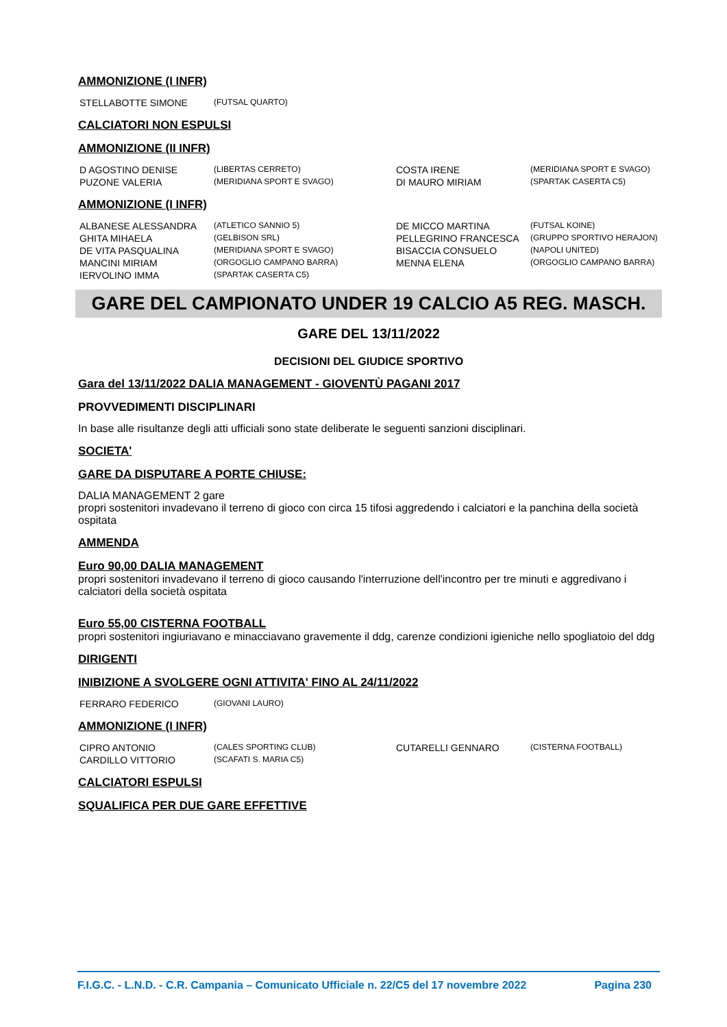AMMONIZIONE (I INFR)
| STELLABOTTE SIMONE | (FUTSAL QUARTO) |
CALCIATORI NON ESPULSI
AMMONIZIONE (II INFR)
| D AGOSTINO DENISE | (LIBERTAS CERRETO) | COSTA IRENE | (MERIDIANA SPORT E SVAGO) |
| PUZONE VALERIA | (MERIDIANA SPORT E SVAGO) | DI MAURO MIRIAM | (SPARTAK CASERTA C5) |
AMMONIZIONE (I INFR)
| ALBANESE ALESSANDRA | (ATLETICO SANNIO 5) | DE MICCO MARTINA | (FUTSAL KOINE) |
| GHITA MIHAELA | (GELBISON SRL) | PELLEGRINO FRANCESCA | (GRUPPO SPORTIVO HERAJON) |
| DE VITA PASQUALINA | (MERIDIANA SPORT E SVAGO) | BISACCIA CONSUELO | (NAPOLI UNITED) |
| MANCINI MIRIAM | (ORGOGLIO CAMPANO BARRA) | MENNA ELENA | (ORGOGLIO CAMPANO BARRA) |
| IERVOLINO IMMA | (SPARTAK CASERTA C5) | | |
GARE DEL CAMPIONATO UNDER 19 CALCIO A5 REG. MASCH.
GARE DEL 13/11/2022
DECISIONI DEL GIUDICE SPORTIVO
Gara del 13/11/2022 DALIA MANAGEMENT - GIOVENTÙ PAGANI 2017
PROVVEDIMENTI DISCIPLINARI
In base alle risultanze degli atti ufficiali sono state deliberate le seguenti sanzioni disciplinari.
SOCIETA'
GARE DA DISPUTARE A PORTE CHIUSE:
DALIA MANAGEMENT 2 gare
propri sostenitori invadevano il terreno di gioco con circa 15 tifosi aggredendo i calciatori e la panchina della società ospitata
AMMENDA
Euro 90,00 DALIA MANAGEMENT
propri sostenitori invadevano il terreno di gioco causando l'interruzione dell'incontro per tre minuti e aggredivano i calciatori della società ospitata
Euro 55,00 CISTERNA FOOTBALL
propri sostenitori ingiuriavano e minacciavano gravemente il ddg, carenze condizioni igieniche nello spogliatoio del ddg
DIRIGENTI
INIBIZIONE A SVOLGERE OGNI ATTIVITA' FINO AL 24/11/2022
| FERRARO FEDERICO | (GIOVANI LAURO) |
AMMONIZIONE (I INFR)
| CIPRO ANTONIO | (CALES SPORTING CLUB) | CUTARELLI GENNARO | (CISTERNA FOOTBALL) |
| CARDILLO VITTORIO | (SCAFATI S. MARIA C5) | | |
CALCIATORI ESPULSI
SQUALIFICA PER DUE GARE EFFETTIVE
F.I.G.C. - L.N.D. - C.R. Campania – Comunicato Ufficiale n. 22/C5 del 17 novembre 2022 Pagina 230